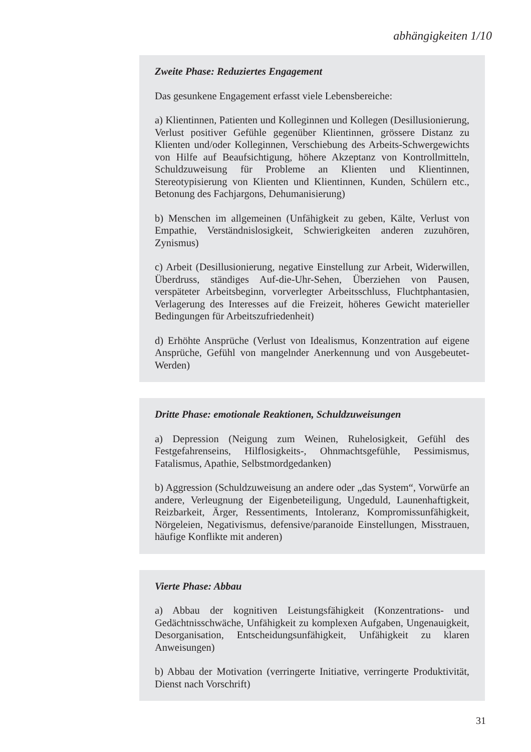abhängigkeiten 1/10
Zweite Phase: Reduziertes Engagement
Das gesunkene Engagement erfasst viele Lebensbereiche:
a) Klientinnen, Patienten und Kolleginnen und Kollegen (Desillusionierung, Verlust positiver Gefühle gegenüber Klientinnen, grössere Distanz zu Klienten und/oder Kolleginnen, Verschiebung des Arbeits-Schwergewichts von Hilfe auf Beaufsichtigung, höhere Akzeptanz von Kontrollmitteln, Schuldzuweisung für Probleme an Klienten und Klientinnen, Stereotypisierung von Klienten und Klientinnen, Kunden, Schülern etc., Betonung des Fachjargons, Dehumanisierung)
b) Menschen im allgemeinen (Unfähigkeit zu geben, Kälte, Verlust von Empathie, Verständnislosigkeit, Schwierigkeiten anderen zuzuhören, Zynismus)
c) Arbeit (Desillusionierung, negative Einstellung zur Arbeit, Widerwillen, Überdruss, ständiges Auf-die-Uhr-Sehen, Überziehen von Pausen, verspäteter Arbeitsbeginn, vorverlegter Arbeitsschluss, Fluchtphantasien, Verlagerung des Interesses auf die Freizeit, höheres Gewicht materieller Bedingungen für Arbeitszufriedenheit)
d) Erhöhte Ansprüche (Verlust von Idealismus, Konzentration auf eigene Ansprüche, Gefühl von mangelnder Anerkennung und von Ausgebeutet-Werden)
Dritte Phase: emotionale Reaktionen, Schuldzuweisungen
a) Depression (Neigung zum Weinen, Ruhelosigkeit, Gefühl des Festgefahrenseins, Hilflosigkeits-, Ohnmachtsgefühle, Pessimismus, Fatalismus, Apathie, Selbstmordgedanken)
b) Aggression (Schuldzuweisung an andere oder „das System“, Vorwürfe an andere, Verleugnung der Eigenbeteiligung, Ungeduld, Launenhaftigkeit, Reizbarkeit, Ärger, Ressentiments, Intoleranz, Kompromissunfähigkeit, Nörgeleien, Negativismus, defensive/paranoide Einstellungen, Misstrauen, häufige Konflikte mit anderen)
Vierte Phase: Abbau
a) Abbau der kognitiven Leistungsfähigkeit (Konzentrations- und Gedächtnisschwäche, Unfähigkeit zu komplexen Aufgaben, Ungenauigkeit, Desorganisation, Entscheidungsunfähigkeit, Unfähigkeit zu klaren Anweisungen)
b) Abbau der Motivation (verringerte Initiative, verringerte Produktivität, Dienst nach Vorschrift)
31